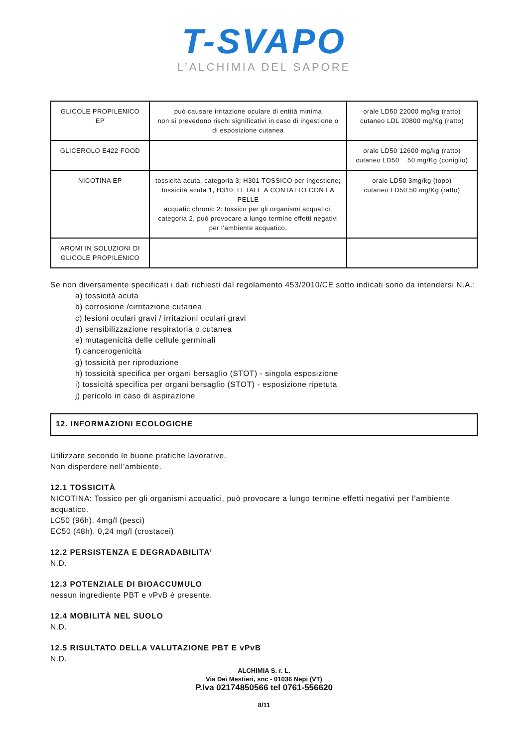T-SVAPO
L’ALCHIMIA DEL SAPORE
| GLICOLE PROPILENICO EP | può causare irritazione oculare di entità minima non si prevedono rischi significativi in caso di ingestione o di esposizione cutanea | orale LD50 22000 mg/kg (ratto) cutaneo LDL 20800 mg/Kg (ratto) |
| GLICEROLO E422 FOOD | | orale LD50 12600 mg/kg (ratto) cutaneo LD50 50 mg/Kg (coniglio) |
| NICOTINA EP | tossicità acuta, categoria 3; H301 TOSSICO per ingestione; tossicità acuta 1, H310: LETALE A CONTATTO CON LA PELLE acquatic chronic 2: tossico per gli organismi acquatici, categoria 2, può provocare a lungo termine effetti negativi per l'ambiente acquatico. | orale LD50 3mg/kg (topo) cutaneo LD50 50 mg/Kg (ratto) |
| AROMI IN SOLUZIONI DI GLICOLE PROPILENICO | | |
Se non diversamente specificati i dati richiesti dal regolamento 453/2010/CE sotto indicati sono da intendersi N.A.:
a) tossicità acuta
b) corrosione /cirritazione cutanea
c) lesioni oculari gravi / irritazioni oculari gravi
d) sensibilizzazione respiratoria o cutanea
e) mutagenicità delle cellule germinali
f) cancerogenicità
g) tossicità per riproduzione
h) tossicità specifica per organi bersaglio (STOT) - singola esposizione
i) tossicità specifica per organi bersaglio (STOT) - esposizione ripetuta
j) pericolo in caso di aspirazione
12. INFORMAZIONI ECOLOGICHE
Utilizzare secondo le buone pratiche lavorative.
Non disperdere nell’ambiente.
12.1 TOSSICITÀ
NICOTINA: Tossico per gli organismi acquatici, può provocare a lungo termine effetti negativi per l’ambiente acquatico.
LC50 (96h). 4mg/l (pesci)
EC50 (48h). 0,24 mg/l (crostacei)
12.2 PERSISTENZA E DEGRADABILITA’
N.D.
12.3 POTENZIALE DI BIOACCUMULO
nessun ingrediente PBT e vPvB è presente.
12.4 MOBILITÀ NEL SUOLO
N.D.
12.5 RISULTATO DELLA VALUTAZIONE PBT E vPvB
N.D.
ALCHIMIA S. r. L.
Via Dei Mestieri, snc - 01036 Nepi (VT)
P.Iva 02174850566 tel 0761-556620
8/11